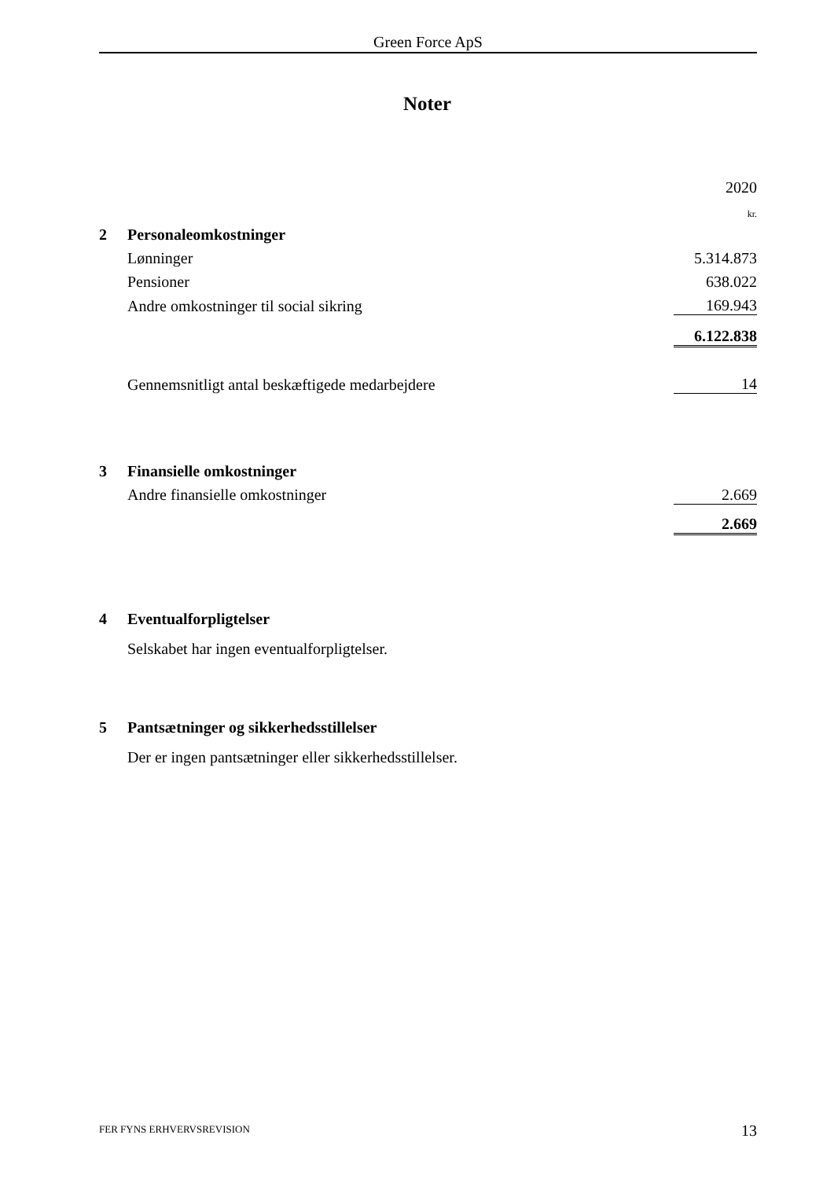Green Force ApS
Noter
| | | 2020 |
| | | kr. |
| 2 | Personaleomkostninger | |
| | Lønninger | 5.314.873 |
| | Pensioner | 638.022 |
| | Andre omkostninger til social sikring | 169.943 |
| | | 6.122.838 |
| | Gennemsnitligt antal beskæftigede medarbejdere | 14 |
| 3 | Finansielle omkostninger | |
| | Andre finansielle omkostninger | 2.669 |
| | | 2.669 |
| 4 | Eventualforpligtelser | |
| | Selskabet har ingen eventualforpligtelser. | |
| 5 | Pantsætninger og sikkerhedsstillelser | |
| | Der er ingen pantsætninger eller sikkerhedsstillelser. | |
FER FYNS ERHVERVSREVISION 13